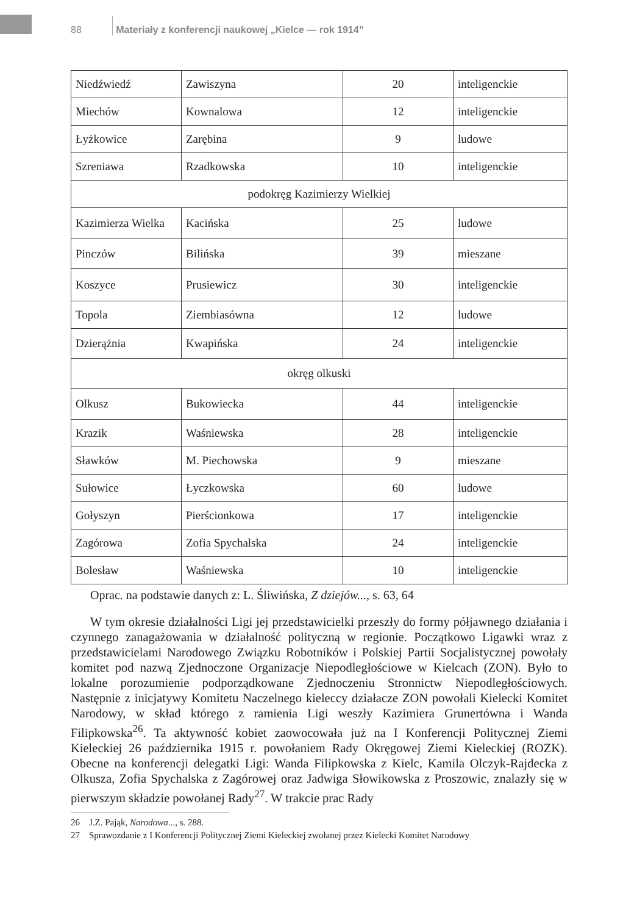88 Materiały z konferencji naukowej „Kielce — rok 1914”
| Niedźwiedź | Zawiszyna | 20 | inteligenckie |
| Miechów | Kownalowa | 12 | inteligenckie |
| Łyżkowice | Zarębina | 9 | ludowe |
| Szreniawa | Rzadkowska | 10 | inteligenckie |
| podokręg Kazimierzy Wielkiej | | | |
| Kazimierza Wielka | Kacińska | 25 | ludowe |
| Pinczów | Bilińska | 39 | mieszane |
| Koszyce | Prusiewicz | 30 | inteligenckie |
| Topola | Ziembiasówna | 12 | ludowe |
| Dzierążnia | Kwapińska | 24 | inteligenckie |
| okręg olkuski | | | |
| Olkusz | Bukowiecka | 44 | inteligenckie |
| Krazik | Waśniewska | 28 | inteligenckie |
| Sławków | M. Piechowska | 9 | mieszane |
| Sułowice | Łyczkowska | 60 | ludowe |
| Gołyszyn | Pierścionkowa | 17 | inteligenckie |
| Zagórowa | Zofia Spychalska | 24 | inteligenckie |
| Bolesław | Waśniewska | 10 | inteligenckie |
Oprac. na podstawie danych z: L. Śliwińska, Z dziejów..., s. 63, 64
W tym okresie działalności Ligi jej przedstawicielki przeszły do formy półjawnego działania i czynnego zanagażowania w działalność polityczną w regionie. Początkowo Ligawki wraz z przedstawicielami Narodowego Związku Robotników i Polskiej Partii Socjalistycznej powołały komitet pod nazwą Zjednoczone Organizacje Niepodległościowe w Kielcach (ZON). Było to lokalne porozumienie podporządkowane Zjednoczeniu Stronnictw Niepodległościowych. Następnie z inicjatywy Komitetu Naczelnego kieleccy działacze ZON powołali Kielecki Komitet Narodowy, w skład którego z ramienia Ligi weszły Kazimiera Grunertówna i Wanda Filipkowska<sup>26</sup>. Ta aktywność kobiet zaowocowała już na I Konferencji Politycznej Ziemi Kieleckiej 26 października 1915 r. powołaniem Rady Okręgowej Ziemi Kieleckiej (ROZK). Obecne na konferencji delegatki Ligi: Wanda Filipkowska z Kielc, Kamila Olczyk-Rajdecka z Olkusza, Zofia Spychalska z Zagórowej oraz Jadwiga Słowikowska z Proszowic, znalazły się w pierwszym składzie powołanej Rady<sup>27</sup>. W trakcie prac Rady
26 J.Z. Pająk, Narodowa..., s. 288.
27 Sprawozdanie z I Konferencji Politycznej Ziemi Kieleckiej zwołanej przez Kielecki Komitet Narodowy